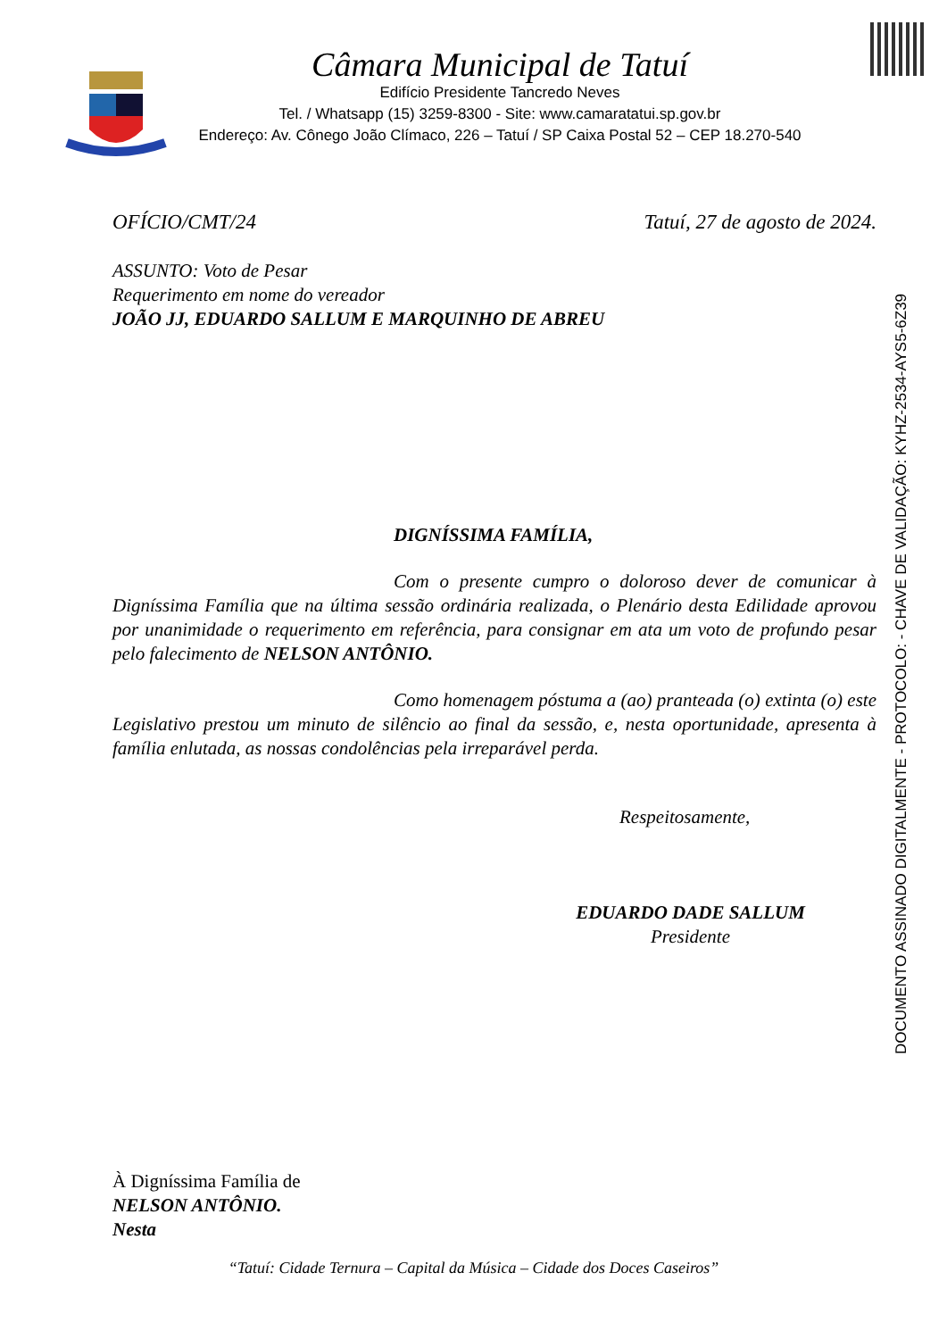Câmara Municipal de Tatuí
Edifício Presidente Tancredo Neves
Tel. / Whatsapp (15) 3259-8300 - Site: www.camaratatui.sp.gov.br
Endereço: Av. Cônego João Clímaco, 226 – Tatuí / SP Caixa Postal 52 – CEP 18.270-540
OFÍCIO/CMT/24 Tatuí, 27 de agosto de 2024.
ASSUNTO: Voto de Pesar
Requerimento em nome do vereador
JOÃO JJ, EDUARDO SALLUM E MARQUINHO DE ABREU
DIGNÍSSIMA FAMÍLIA,
Com o presente cumpro o doloroso dever de comunicar à Digníssima Família que na última sessão ordinária realizada, o Plenário desta Edilidade aprovou por unanimidade o requerimento em referência, para consignar em ata um voto de profundo pesar pelo falecimento de NELSON ANTÔNIO.
Como homenagem póstuma a (ao) pranteada (o) extinta (o) este Legislativo prestou um minuto de silêncio ao final da sessão, e, nesta oportunidade, apresenta à família enlutada, as nossas condolências pela irreparável perda.
Respeitosamente,
EDUARDO DADE SALLUM
Presidente
DOCUMENTO ASSINADO DIGITALMENTE - PROTOCOLO: - CHAVE DE VALIDAÇÃO: KYHZ-2534-AYS5-6Z39
À Digníssima Família de
NELSON ANTÔNIO.
Nesta
“Tatuí: Cidade Ternura – Capital da Música – Cidade dos Doces Caseiros”